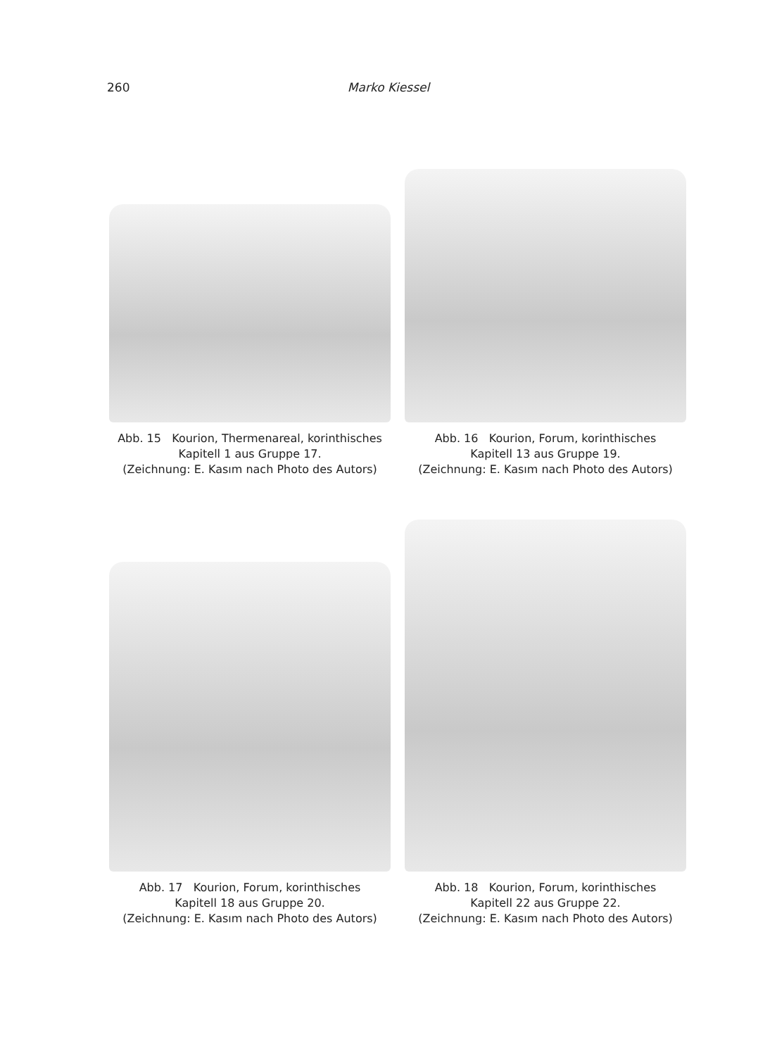260 Marko Kiessel
Abb. 15 Kourion, Thermenareal, korinthisches
Kapitell 1 aus Gruppe 17.
(Zeichnung: E. Kasım nach Photo des Autors)
Abb. 16 Kourion, Forum, korinthisches
Kapitell 13 aus Gruppe 19.
(Zeichnung: E. Kasım nach Photo des Autors)
Abb. 17 Kourion, Forum, korinthisches
Kapitell 18 aus Gruppe 20.
(Zeichnung: E. Kasım nach Photo des Autors)
Abb. 18 Kourion, Forum, korinthisches
Kapitell 22 aus Gruppe 22.
(Zeichnung: E. Kasım nach Photo des Autors)